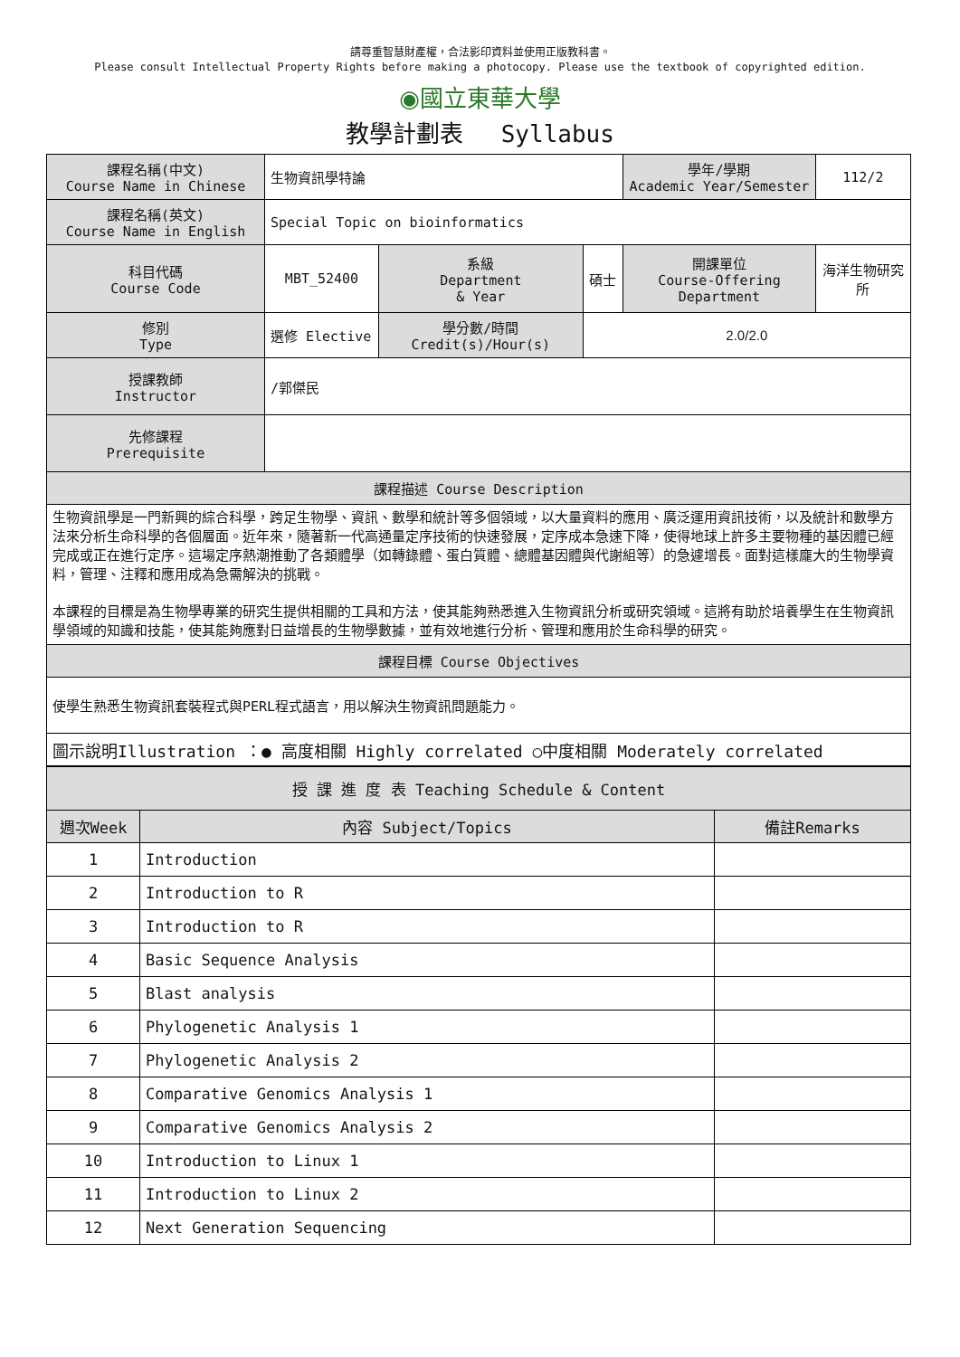請尊重智慧財產權，合法影印資料並使用正版教科書。
Please consult Intellectual Property Rights before making a photocopy. Please use the textbook of copyrighted edition.
◉國立東華大學
教學計劃表　 Syllabus
| 課程名稱(中文) Course Name in Chinese | 生物資訊學特論 | | | 學年/學期 Academic Year/Semester | | 112/2 |
| 課程名稱(英文) Course Name in English | Special Topic on bioinformatics | | | | | |
| 科目代碼 Course Code | MBT_52400 | 系級 Department & Year | 碩士 | 開課單位 Course-Offering Department | 海洋生物研究所 | |
| 修別 Type | 選修 Elective | 學分數/時間 Credit(s)/Hour(s) | 2.0/2.0 | | | |
| 授課教師 Instructor | /郭傑民 | | | | | |
| 先修課程 Prerequisite | | | | | | |
| 課程描述 Course Description | | | | | | |
| 生物資訊學是一門新興的綜合科學，跨足生物學、資訊、數學和統計等多個領域，以大量資料的應用、廣泛運用資訊技術，以及統計和數學方法來分析生命科學的各個層面。近年來，隨著新一代高通量定序技術的快速發展，定序成本急速下降，使得地球上許多主要物種的基因體已經完成或正在進行定序。這場定序熱潮推動了各類體學（如轉錄體、蛋白質體、總體基因體與代謝組等）的急遽增長。面對這樣龐大的生物學資料，管理、注釋和應用成為急需解決的挑戰。 本課程的目標是為生物學專業的研究生提供相關的工具和方法，使其能夠熟悉進入生物資訊分析或研究領域。這將有助於培養學生在生物資訊學領域的知識和技能，使其能夠應對日益增長的生物學數據，並有效地進行分析、管理和應用於生命科學的研究。 | | | | | | |
| 課程目標 Course Objectives | | | | | | |
| 使學生熟悉生物資訊套裝程式與PERL程式語言，用以解決生物資訊問題能力。 | | | | | | |
| 圖示說明Illustration ：● 高度相關 Highly correlated ○中度相關 Moderately correlated | | | | | | |
| 授 課 進 度 表 Teaching Schedule & Content | | |
| --- | --- | --- |
| 週次Week | 內容 Subject/Topics | 備註Remarks |
| 1 | Introduction | |
| 2 | Introduction to R | |
| 3 | Introduction to R | |
| 4 | Basic Sequence Analysis | |
| 5 | Blast analysis | |
| 6 | Phylogenetic Analysis 1 | |
| 7 | Phylogenetic Analysis 2 | |
| 8 | Comparative Genomics Analysis 1 | |
| 9 | Comparative Genomics Analysis 2 | |
| 10 | Introduction to Linux 1 | |
| 11 | Introduction to Linux 2 | |
| 12 | Next Generation Sequencing | |